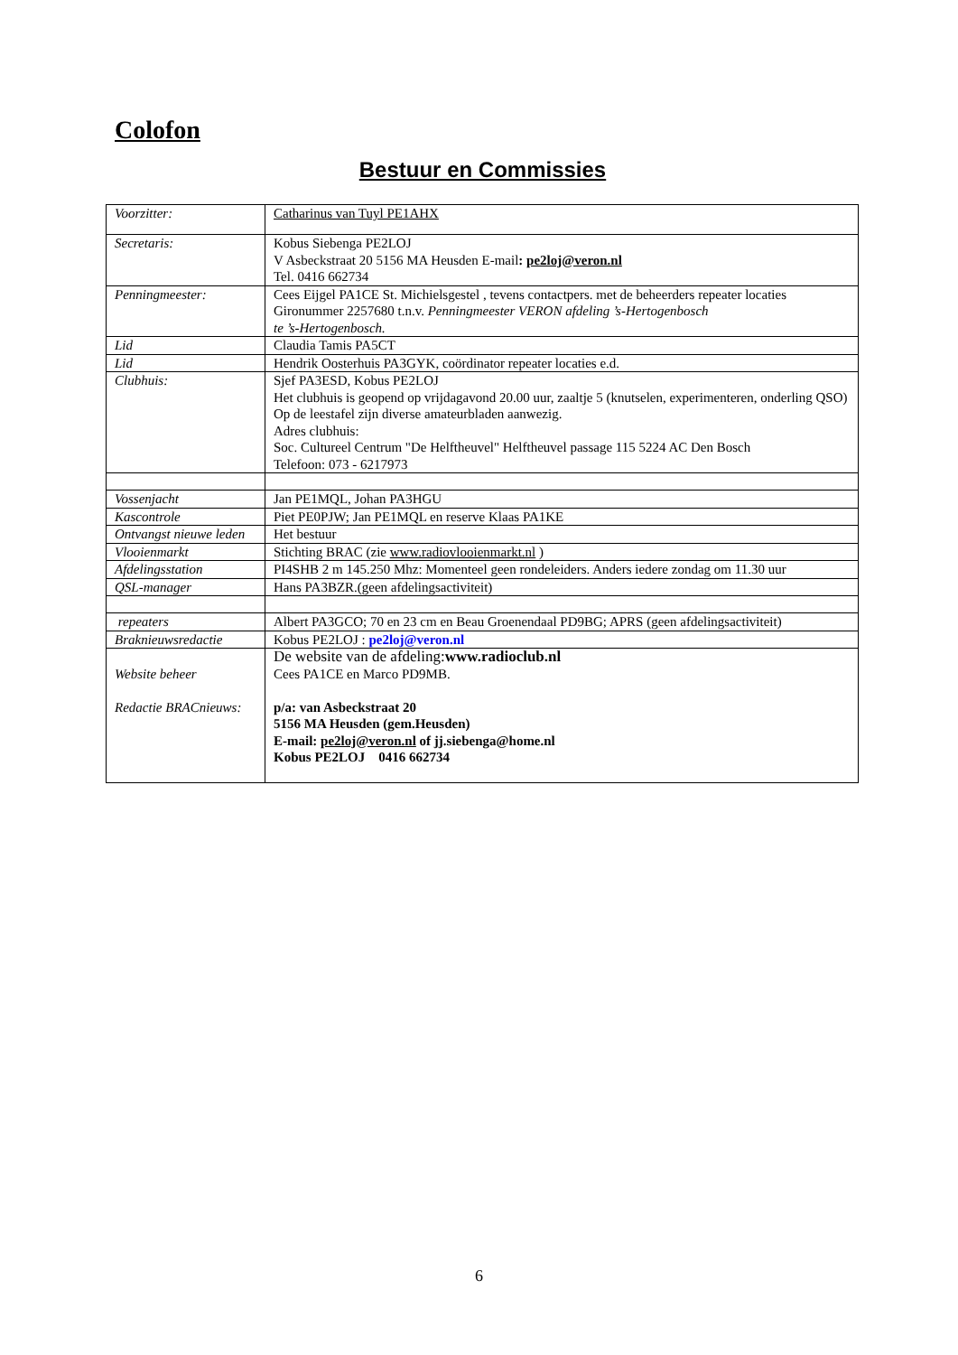Colofon
Bestuur en Commissies
| Voorzitter: | Catharinus van Tuyl PE1AHX |
| Secretaris: | Kobus Siebenga PE2LOJ V Asbeckstraat 20 5156 MA Heusden E-mail : pe2loj@veron.nl Tel. 0416 662734 |
| Penningmeester: | Cees Eijgel PA1CE St. Michielsgestel , tevens contactpers. met de beheerders repeater locaties Gironummer 2257680 t.n.v. Penningmeester VERON afdeling ’s-Hertogenbosch te ’s-Hertogenbosch. |
| Lid | Claudia Tamis PA5CT |
| Lid | Hendrik Oosterhuis PA3GYK, coördinator repeater locaties e.d. |
| Clubhuis: | Sjef PA3ESD, Kobus PE2LOJ Het clubhuis is geopend op vrijdagavond 20.00 uur, zaaltje 5 (knutselen, experimenteren, onderling QSO) Op de leestafel zijn diverse amateurbladen aanwezig. Adres clubhuis: Soc. Cultureel Centrum "De Helftheuvel" Helftheuvel passage 115 5224 AC Den Bosch Telefoon: 073 - 6217973 |
| Vossenjacht | Jan PE1MQL, Johan PA3HGU |
| Kascontrole | Piet PE0PJW; Jan PE1MQL en reserve Klaas PA1KE |
| Ontvangst nieuwe leden | Het bestuur |
| Vlooienmarkt | Stichting BRAC (zie www.radiovlooienmarkt.nl ) |
| Afdelingsstation | PI4SHB 2 m 145.250 Mhz: Momenteel geen rondeleiders. Anders iedere zondag om 11.30 uur |
| QSL-manager | Hans PA3BZR.(geen afdelingsactiviteit) |
| repeaters | Albert PA3GCO; 70 en 23 cm en Beau Groenendaal PD9BG; APRS (geen afdelingsactiviteit) |
| Braknieuwsredactie | Kobus PE2LOJ : pe2loj@veron.nl |
| Website beheer Redactie BRACnieuws: | De website van de afdeling: www.radioclub.nl Cees PA1CE en Marco PD9MB. p/a: van Asbeckstraat 20 5156 MA Heusden (gem.Heusden) E-mail: pe2loj@veron.nl of jj.siebenga@home.nl Kobus PE2LOJ 0416 662734 |
6